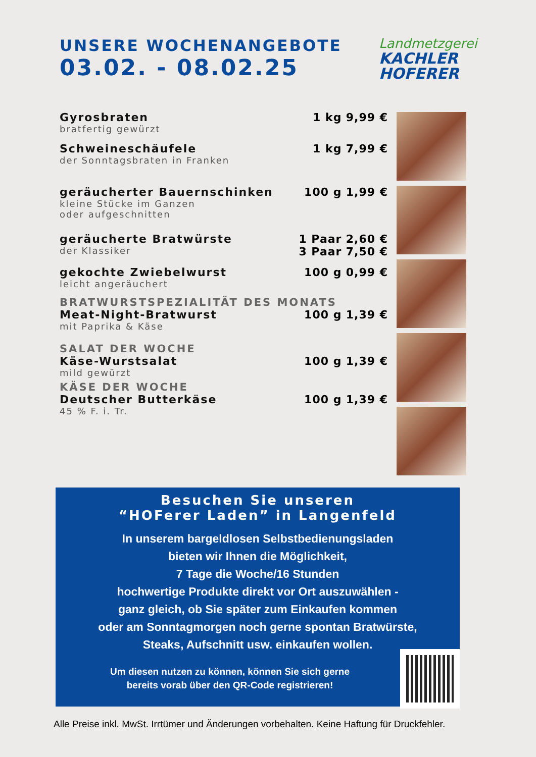UNSERE WOCHENANGEBOTE
03.02. - 08.02.25
Landmetzgerei
KACHLER
HOFERER
| Gyrosbraten bratfertig gewürzt | 1 kg | 9,99 € |
| Schweineschäufele der Sonntagsbraten in Franken | 1 kg | 7,99 € |
| geräucherter Bauernschinken kleine Stücke im Ganzen oder aufgeschnitten | 100 g | 1,99 € |
| geräucherte Bratwürste der Klassiker | 1 Paar 3 Paar | 2,60 € 7,50 € |
| gekochte Zwiebelwurst leicht angeräuchert | 100 g | 0,99 € |
| BRATWURSTSPEZIALITÄT DES MONATS | | |
| Meat-Night-Bratwurst mit Paprika & Käse | 100 g | 1,39 € |
| SALAT DER WOCHE | | |
| Käse-Wurstsalat mild gewürzt | 100 g | 1,39 € |
| KÄSE DER WOCHE | | |
| Deutscher Butterkäse 45 % F. i. Tr. | 100 g | 1,39 € |
Besuchen Sie unseren
“HOFerer Laden” in Langenfeld
In unserem bargeldlosen Selbstbedienungsladen
bieten wir Ihnen die Möglichkeit,
7 Tage die Woche/16 Stunden
hochwertige Produkte direkt vor Ort auszuwählen -
ganz gleich, ob Sie später zum Einkaufen kommen
oder am Sonntagmorgen noch gerne spontan Bratwürste,
Steaks, Aufschnitt usw. einkaufen wollen.
Um diesen nutzen zu können, können Sie sich gerne
bereits vorab über den QR-Code registrieren!
Alle Preise inkl. MwSt. Irrtümer und Änderungen vorbehalten. Keine Haftung für Druckfehler.